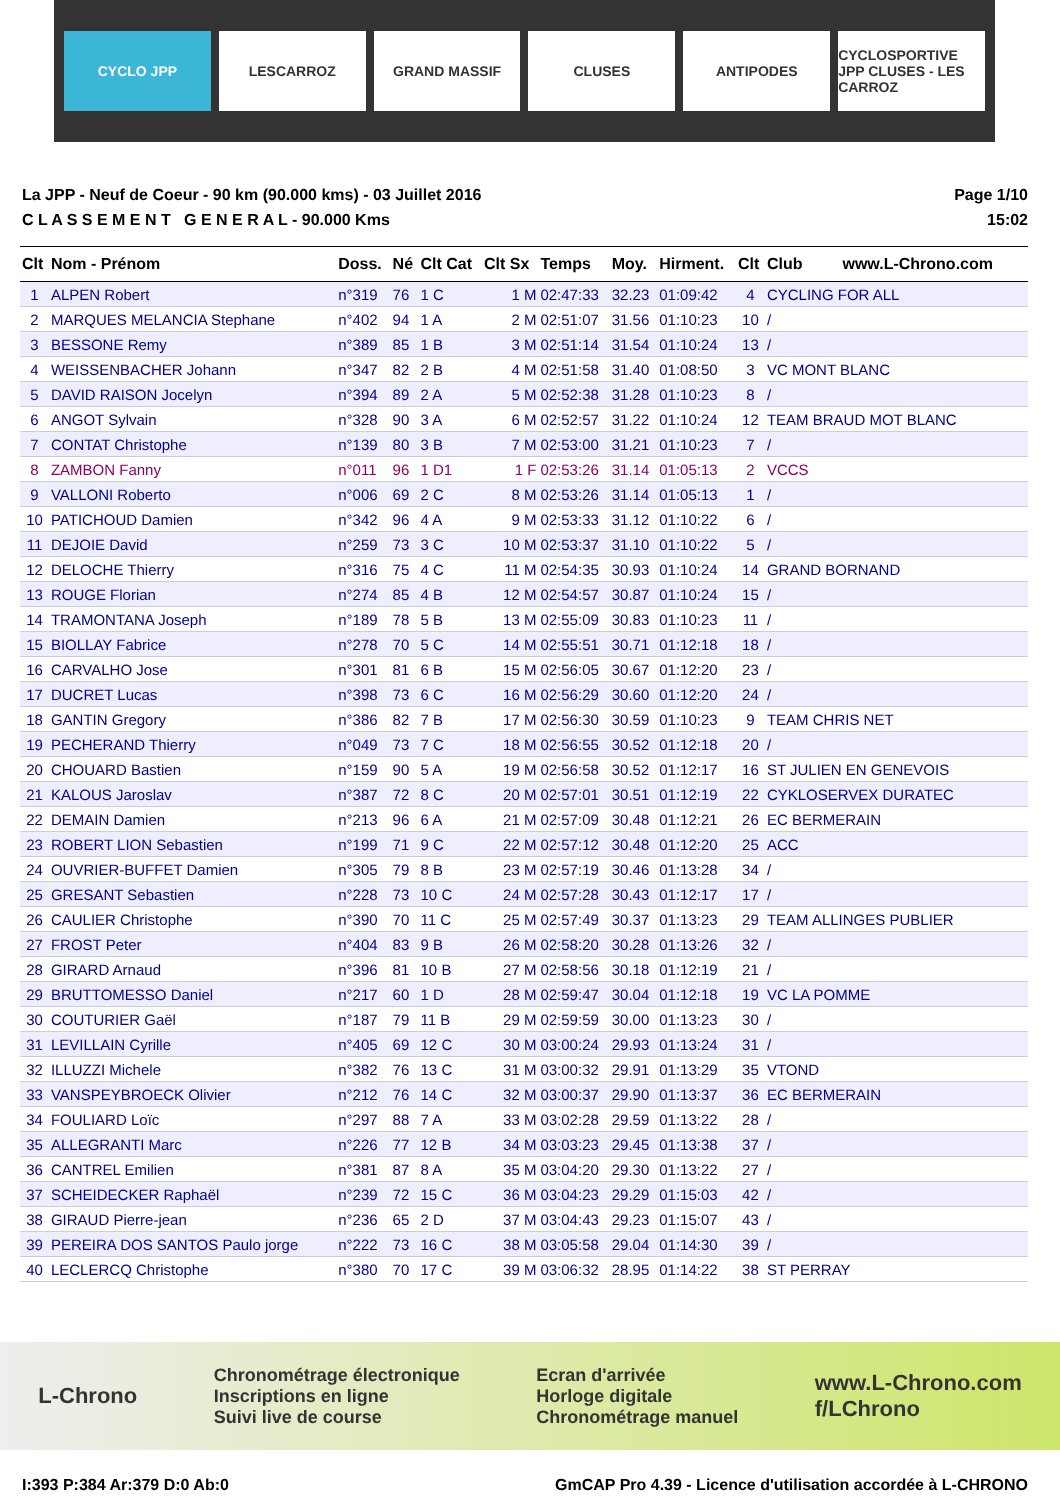CYCLO JPP LESCARROZ GRAND MASSIF CLUSES ANTIPODES
CYCLOSPORTIVE JPP CLUSES - LES CARROZ
La JPP - Neuf de Coeur - 90 km (90.000 kms) - 03 Juillet 2016
C L A S S E M E N T G E N E R A L - 90.000 Kms
Page 1/10
15:02
| Clt | Nom - Prénom | Doss. | Né | Clt Cat | Clt Sx | Temps | Moy. | Hirment. | Clt | Club www.L-Chrono.com |
| --- | --- | --- | --- | --- | --- | --- | --- | --- | --- | --- |
| 1 | ALPEN Robert | n°319 | 76 | 1 C | 1 M | 02:47:33 | 32.23 | 01:09:42 | 4 | CYCLING FOR ALL |
| 2 | MARQUES MELANCIA Stephane | n°402 | 94 | 1 A | 2 M | 02:51:07 | 31.56 | 01:10:23 | 10 | / |
| 3 | BESSONE Remy | n°389 | 85 | 1 B | 3 M | 02:51:14 | 31.54 | 01:10:24 | 13 | / |
| 4 | WEISSENBACHER Johann | n°347 | 82 | 2 B | 4 M | 02:51:58 | 31.40 | 01:08:50 | 3 | VC MONT BLANC |
| 5 | DAVID RAISON Jocelyn | n°394 | 89 | 2 A | 5 M | 02:52:38 | 31.28 | 01:10:23 | 8 | / |
| 6 | ANGOT Sylvain | n°328 | 90 | 3 A | 6 M | 02:52:57 | 31.22 | 01:10:24 | 12 | TEAM BRAUD MOT BLANC |
| 7 | CONTAT Christophe | n°139 | 80 | 3 B | 7 M | 02:53:00 | 31.21 | 01:10:23 | 7 | / |
| 8 | ZAMBON Fanny | n°011 | 96 | 1 D1 | 1 F | 02:53:26 | 31.14 | 01:05:13 | 2 | VCCS |
| 9 | VALLONI Roberto | n°006 | 69 | 2 C | 8 M | 02:53:26 | 31.14 | 01:05:13 | 1 | / |
| 10 | PATICHOUD Damien | n°342 | 96 | 4 A | 9 M | 02:53:33 | 31.12 | 01:10:22 | 6 | / |
| 11 | DEJOIE David | n°259 | 73 | 3 C | 10 M | 02:53:37 | 31.10 | 01:10:22 | 5 | / |
| 12 | DELOCHE Thierry | n°316 | 75 | 4 C | 11 M | 02:54:35 | 30.93 | 01:10:24 | 14 | GRAND BORNAND |
| 13 | ROUGE Florian | n°274 | 85 | 4 B | 12 M | 02:54:57 | 30.87 | 01:10:24 | 15 | / |
| 14 | TRAMONTANA Joseph | n°189 | 78 | 5 B | 13 M | 02:55:09 | 30.83 | 01:10:23 | 11 | / |
| 15 | BIOLLAY Fabrice | n°278 | 70 | 5 C | 14 M | 02:55:51 | 30.71 | 01:12:18 | 18 | / |
| 16 | CARVALHO Jose | n°301 | 81 | 6 B | 15 M | 02:56:05 | 30.67 | 01:12:20 | 23 | / |
| 17 | DUCRET Lucas | n°398 | 73 | 6 C | 16 M | 02:56:29 | 30.60 | 01:12:20 | 24 | / |
| 18 | GANTIN Gregory | n°386 | 82 | 7 B | 17 M | 02:56:30 | 30.59 | 01:10:23 | 9 | TEAM CHRIS NET |
| 19 | PECHERAND Thierry | n°049 | 73 | 7 C | 18 M | 02:56:55 | 30.52 | 01:12:18 | 20 | / |
| 20 | CHOUARD Bastien | n°159 | 90 | 5 A | 19 M | 02:56:58 | 30.52 | 01:12:17 | 16 | ST JULIEN EN GENEVOIS |
| 21 | KALOUS Jaroslav | n°387 | 72 | 8 C | 20 M | 02:57:01 | 30.51 | 01:12:19 | 22 | CYKLOSERVEX DURATEC |
| 22 | DEMAIN Damien | n°213 | 96 | 6 A | 21 M | 02:57:09 | 30.48 | 01:12:21 | 26 | EC BERMERAIN |
| 23 | ROBERT LION Sebastien | n°199 | 71 | 9 C | 22 M | 02:57:12 | 30.48 | 01:12:20 | 25 | ACC |
| 24 | OUVRIER-BUFFET Damien | n°305 | 79 | 8 B | 23 M | 02:57:19 | 30.46 | 01:13:28 | 34 | / |
| 25 | GRESANT Sebastien | n°228 | 73 | 10 C | 24 M | 02:57:28 | 30.43 | 01:12:17 | 17 | / |
| 26 | CAULIER Christophe | n°390 | 70 | 11 C | 25 M | 02:57:49 | 30.37 | 01:13:23 | 29 | TEAM ALLINGES PUBLIER |
| 27 | FROST Peter | n°404 | 83 | 9 B | 26 M | 02:58:20 | 30.28 | 01:13:26 | 32 | / |
| 28 | GIRARD Arnaud | n°396 | 81 | 10 B | 27 M | 02:58:56 | 30.18 | 01:12:19 | 21 | / |
| 29 | BRUTTOMESSO Daniel | n°217 | 60 | 1 D | 28 M | 02:59:47 | 30.04 | 01:12:18 | 19 | VC LA POMME |
| 30 | COUTURIER Gaël | n°187 | 79 | 11 B | 29 M | 02:59:59 | 30.00 | 01:13:23 | 30 | / |
| 31 | LEVILLAIN Cyrille | n°405 | 69 | 12 C | 30 M | 03:00:24 | 29.93 | 01:13:24 | 31 | / |
| 32 | ILLUZZI Michele | n°382 | 76 | 13 C | 31 M | 03:00:32 | 29.91 | 01:13:29 | 35 | VTOND |
| 33 | VANSPEYBROECK Olivier | n°212 | 76 | 14 C | 32 M | 03:00:37 | 29.90 | 01:13:37 | 36 | EC BERMERAIN |
| 34 | FOULIARD Loïc | n°297 | 88 | 7 A | 33 M | 03:02:28 | 29.59 | 01:13:22 | 28 | / |
| 35 | ALLEGRANTI Marc | n°226 | 77 | 12 B | 34 M | 03:03:23 | 29.45 | 01:13:38 | 37 | / |
| 36 | CANTREL Emilien | n°381 | 87 | 8 A | 35 M | 03:04:20 | 29.30 | 01:13:22 | 27 | / |
| 37 | SCHEIDECKER Raphaël | n°239 | 72 | 15 C | 36 M | 03:04:23 | 29.29 | 01:15:03 | 42 | / |
| 38 | GIRAUD Pierre-jean | n°236 | 65 | 2 D | 37 M | 03:04:43 | 29.23 | 01:15:07 | 43 | / |
| 39 | PEREIRA DOS SANTOS Paulo jorge | n°222 | 73 | 16 C | 38 M | 03:05:58 | 29.04 | 01:14:30 | 39 | / |
| 40 | LECLERCQ Christophe | n°380 | 70 | 17 C | 39 M | 03:06:32 | 28.95 | 01:14:22 | 38 | ST PERRAY |
L-Chrono
Chronométrage électronique
Inscriptions en ligne
Suivi live de course
Ecran d'arrivée
Horloge digitale
Chronométrage manuel
www.L-Chrono.com
f/LChrono
I:393 P:384 Ar:379 D:0 Ab:0 GmCAP Pro 4.39 - Licence d'utilisation accordée à L-CHRONO